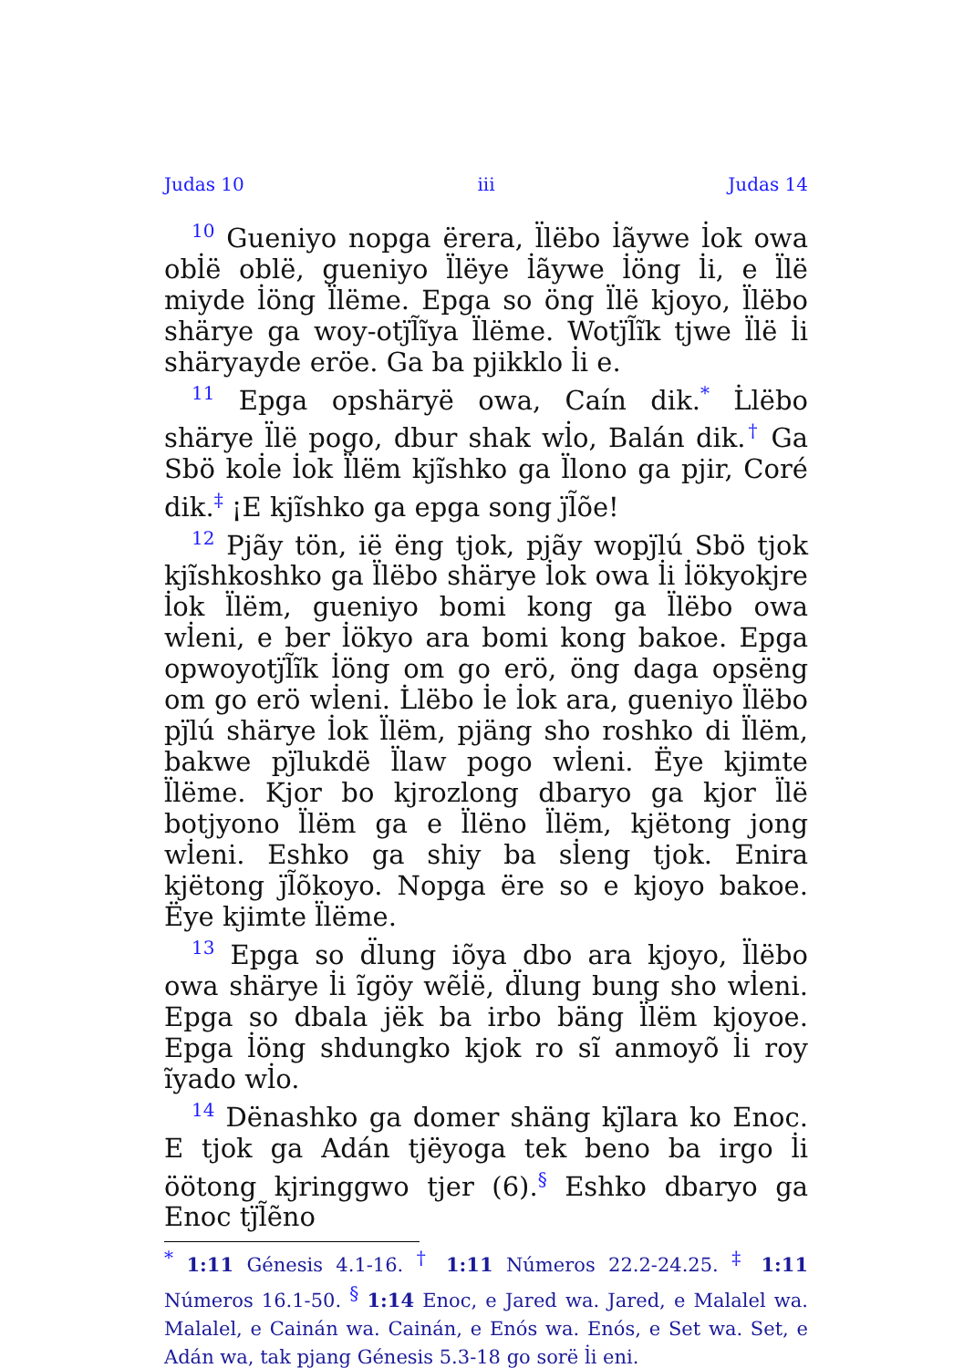Judas 10 iii Judas 14
<sup>10</sup> Gueniyo nopga ërera, l̈lëbo l̇ãywe l̇ok owa obl̇ë oblë, gueniyo l̈lëye l̇ãywe l̇öng l̇i, e l̈lë miyde l̇öng l̈lëme. Epga so öng l̈lë kjoyo, l̈lëbo shärye ga woy-otj̈l̃ĩya l̈lëme. Wotj̈l̃ĩk tjwe l̈lë l̇i shäryayde eröe. Ga ba pjikklo l̇i e.
<sup>11</sup> Epga opshäryë owa, Caín dik.<sup>*</sup> L̇lëbo shärye l̈lë pogo, dbur shak wl̇o, Balán dik.<sup>†</sup> Ga Sbö kol̇e l̇ok l̈lëm kjĩshko ga l̈lono ga pjir, Coré dik.<sup>‡</sup> ¡E kjĩshko ga epga song j̈l̃õe!
<sup>12</sup> Pjãy tön, ië ëng tjok, pjãy wopj̈lú Sbö tjok kjĩshkoshko ga l̈lëbo shärye l̇ok owa l̇i l̇ökyokjre l̇ok l̈lëm, gueniyo bomi kong ga l̈lëbo owa wl̇eni, e ber l̇ökyo ara bomi kong bakoe. Epga opwoyotj̈l̃ĩk l̇öng om go erö, öng daga opsëng om go erö wl̇eni. L̇lëbo l̇e l̇ok ara, gueniyo l̈lëbo pj̈lú shärye l̇ok l̈lëm, pjäng sho roshko di l̈lëm, bakwe pj̈lukdë l̈law pogo wl̇eni. Ëye kjimte l̈lëme. Kjor bo kjrozlong dbaryo ga kjor l̈lë botjyono l̈lëm ga e l̈lëno l̈lëm, kjëtong jong wl̇eni. Eshko ga shiy ba sl̇eng tjok. Enira kjëtong j̈l̃õkoyo. Nopga ëre so e kjoyo bakoe. Ëye kjimte l̈lëme.
<sup>13</sup> Epga so d̈lung iõya dbo ara kjoyo, l̈lëbo owa shärye l̇i ĩgöy wẽl̇ë, d̈lung bung sho wl̇eni. Epga so dbala jëk ba irbo bäng l̈lëm kjoyoe. Epga l̇öng shdungko kjok ro sĩ anmoyõ l̇i roy ĩyado wl̇o.
<sup>14</sup> Dënashko ga domer shäng kj̈lara ko Enoc. E tjok ga Adán tjëyoga tek beno ba irgo l̇i öötong kjringgwo tjer (6).<sup>§</sup> Eshko dbaryo ga Enoc tj̈l̃ẽno
<sup>*</sup> 1:11 Génesis 4.1-16. <sup>†</sup> 1:11 Números 22.2-24.25. <sup>‡</sup> 1:11 Números 16.1-50. <sup>§</sup> 1:14 Enoc, e Jared wa. Jared, e Malalel wa. Malalel, e Cainán wa. Cainán, e Enós wa. Enós, e Set wa. Set, e Adán wa, tak pjang Génesis 5.3-18 go sorë l̇i eni.